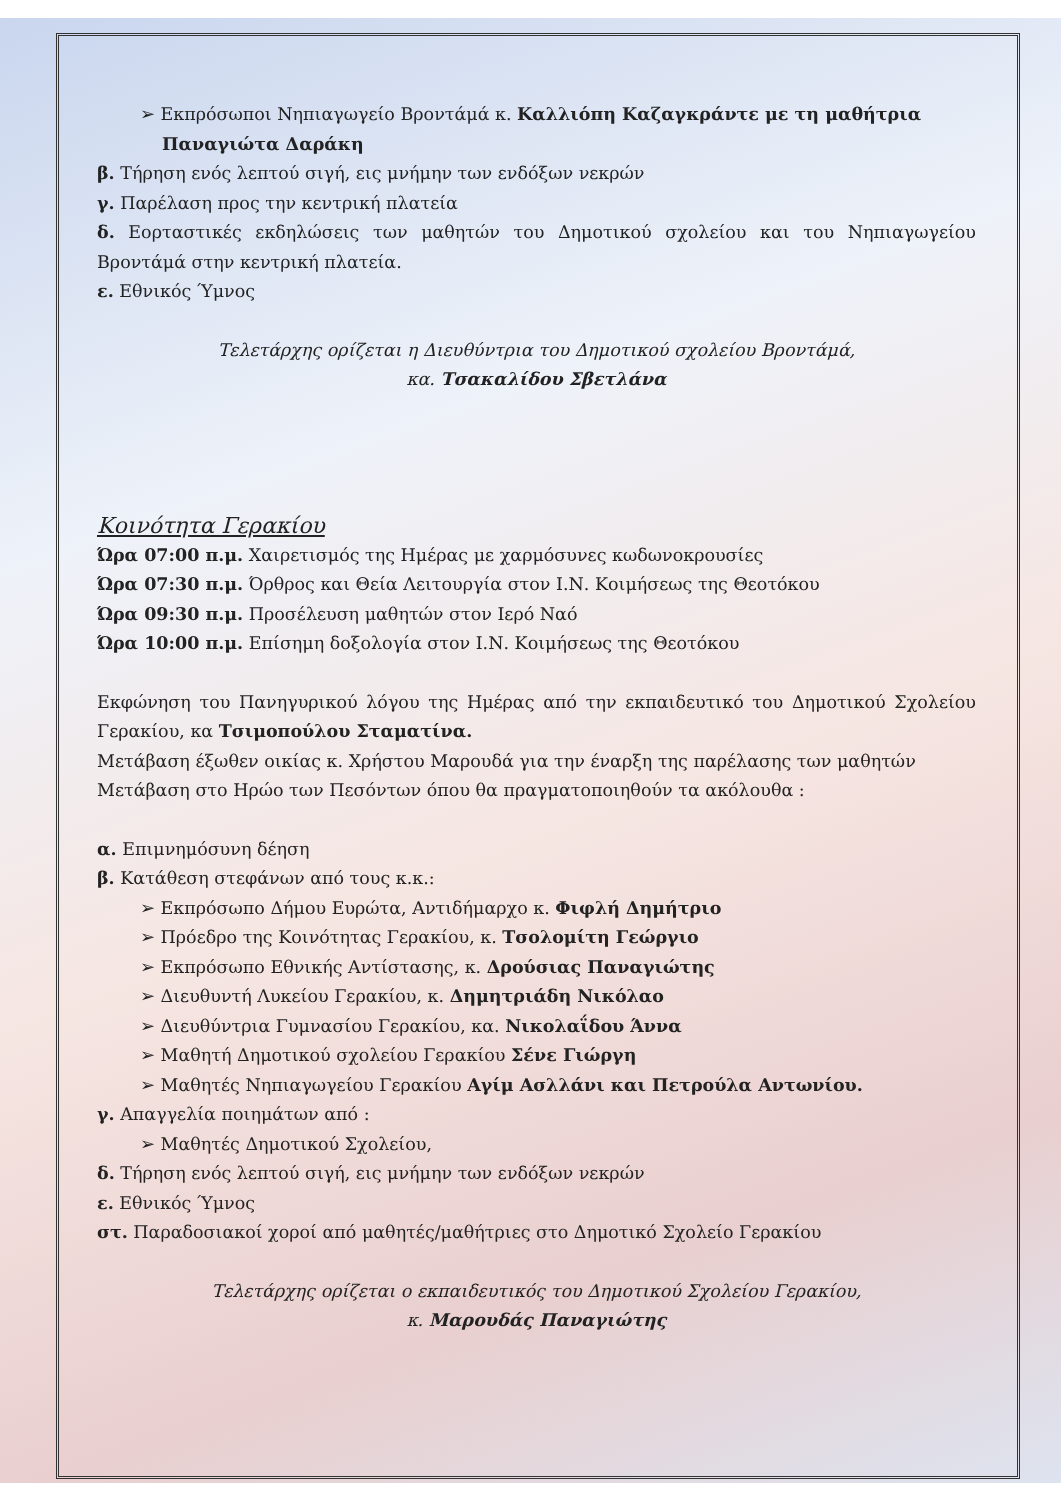➢ Εκπρόσωποι Νηπιαγωγείο Βροντάμά κ. Καλλιόπη Καζαγκράντε με τη μαθήτρια Παναγιώτα Δαράκη
β. Τήρηση ενός λεπτού σιγή, εις μνήμην των ενδόξων νεκρών
γ. Παρέλαση προς την κεντρική πλατεία
δ. Εορταστικές εκδηλώσεις των μαθητών του Δημοτικού σχολείου και του Νηπιαγωγείου Βροντάμά στην κεντρική πλατεία.
ε. Εθνικός Ύμνος
Τελετάρχης ορίζεται η Διευθύντρια του Δημοτικού σχολείου Βροντάμά,
κα. Τσακαλίδου Σβετλάνα
Κοινότητα Γερακίου
Ώρα 07:00 π.μ. Χαιρετισμός της Ημέρας με χαρμόσυνες κωδωνοκρουσίες
Ώρα 07:30 π.μ. Όρθρος και Θεία Λειτουργία στον Ι.Ν. Κοιμήσεως της Θεοτόκου
Ώρα 09:30 π.μ. Προσέλευση μαθητών στον Ιερό Ναό
Ώρα 10:00 π.μ. Επίσημη δοξολογία στον Ι.Ν. Κοιμήσεως της Θεοτόκου
Εκφώνηση του Πανηγυρικού λόγου της Ημέρας από την εκπαιδευτικό του Δημοτικού Σχολείου Γερακίου, κα Τσιμοπούλου Σταματίνα.
Μετάβαση έξωθεν οικίας κ. Χρήστου Μαρουδά για την έναρξη της παρέλασης των μαθητών
Μετάβαση στο Ηρώο των Πεσόντων όπου θα πραγματοποιηθούν τα ακόλουθα :
α. Επιμνημόσυνη δέηση
β. Κατάθεση στεφάνων από τους κ.κ.:
➢ Εκπρόσωπο Δήμου Ευρώτα, Αντιδήμαρχο κ. Φιφλή Δημήτριο
➢ Πρόεδρο της Κοινότητας Γερακίου, κ. Τσολομίτη Γεώργιο
➢ Εκπρόσωπο Εθνικής Αντίστασης, κ. Δρούσιας Παναγιώτης
➢ Διευθυντή Λυκείου Γερακίου, κ. Δημητριάδη Νικόλαο
➢ Διευθύντρια Γυμνασίου Γερακίου, κα. Νικολαΐδου Άννα
➢ Μαθητή Δημοτικού σχολείου Γερακίου Σένε Γιώργη
➢ Μαθητές Νηπιαγωγείου Γερακίου Αγίμ Ασλλάνι και Πετρούλα Αντωνίου.
γ. Απαγγελία ποιημάτων από :
➢ Μαθητές Δημοτικού Σχολείου,
δ. Τήρηση ενός λεπτού σιγή, εις μνήμην των ενδόξων νεκρών
ε. Εθνικός Ύμνος
στ. Παραδοσιακοί χοροί από μαθητές/μαθήτριες στο Δημοτικό Σχολείο Γερακίου
Τελετάρχης ορίζεται ο εκπαιδευτικός του Δημοτικού Σχολείου Γερακίου,
κ. Μαρουδάς Παναγιώτης